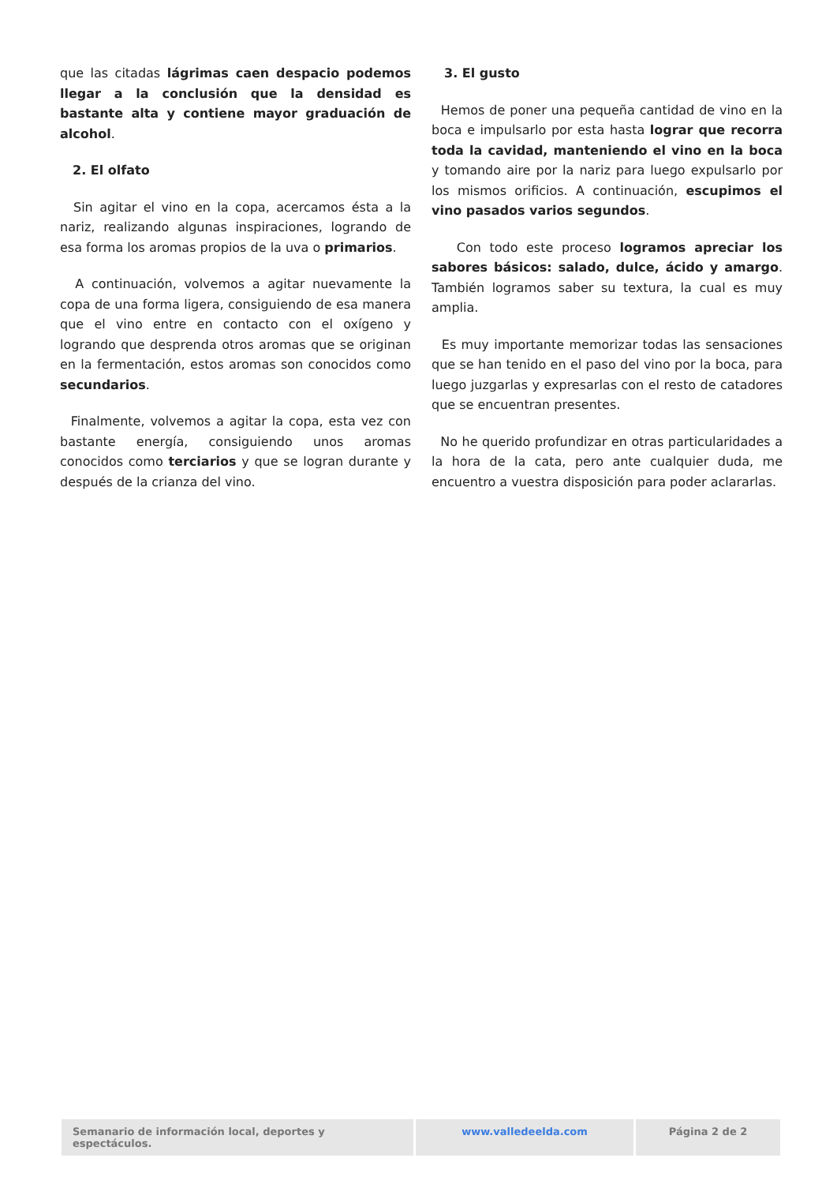que las citadas lágrimas caen despacio podemos llegar a la conclusión que la densidad es bastante alta y contiene mayor graduación de alcohol.
2. El olfato
Sin agitar el vino en la copa, acercamos ésta a la nariz, realizando algunas inspiraciones, logrando de esa forma los aromas propios de la uva o primarios.
A continuación, volvemos a agitar nuevamente la copa de una forma ligera, consiguiendo de esa manera que el vino entre en contacto con el oxígeno y logrando que desprenda otros aromas que se originan en la fermentación, estos aromas son conocidos como secundarios.
Finalmente, volvemos a agitar la copa, esta vez con bastante energía, consiguiendo unos aromas conocidos como terciarios y que se logran durante y después de la crianza del vino.
3. El gusto
Hemos de poner una pequeña cantidad de vino en la boca e impulsarlo por esta hasta lograr que recorra toda la cavidad, manteniendo el vino en la boca y tomando aire por la nariz para luego expulsarlo por los mismos orificios. A continuación, escupimos el vino pasados varios segundos.
Con todo este proceso logramos apreciar los sabores básicos: salado, dulce, ácido y amargo. También logramos saber su textura, la cual es muy amplia.
Es muy importante memorizar todas las sensaciones que se han tenido en el paso del vino por la boca, para luego juzgarlas y expresarlas con el resto de catadores que se encuentran presentes.
No he querido profundizar en otras particularidades a la hora de la cata, pero ante cualquier duda, me encuentro a vuestra disposición para poder aclararlas.
Semanario de información local, deportes y espectáculos.
www.valledeelda.com Página 2 de 2